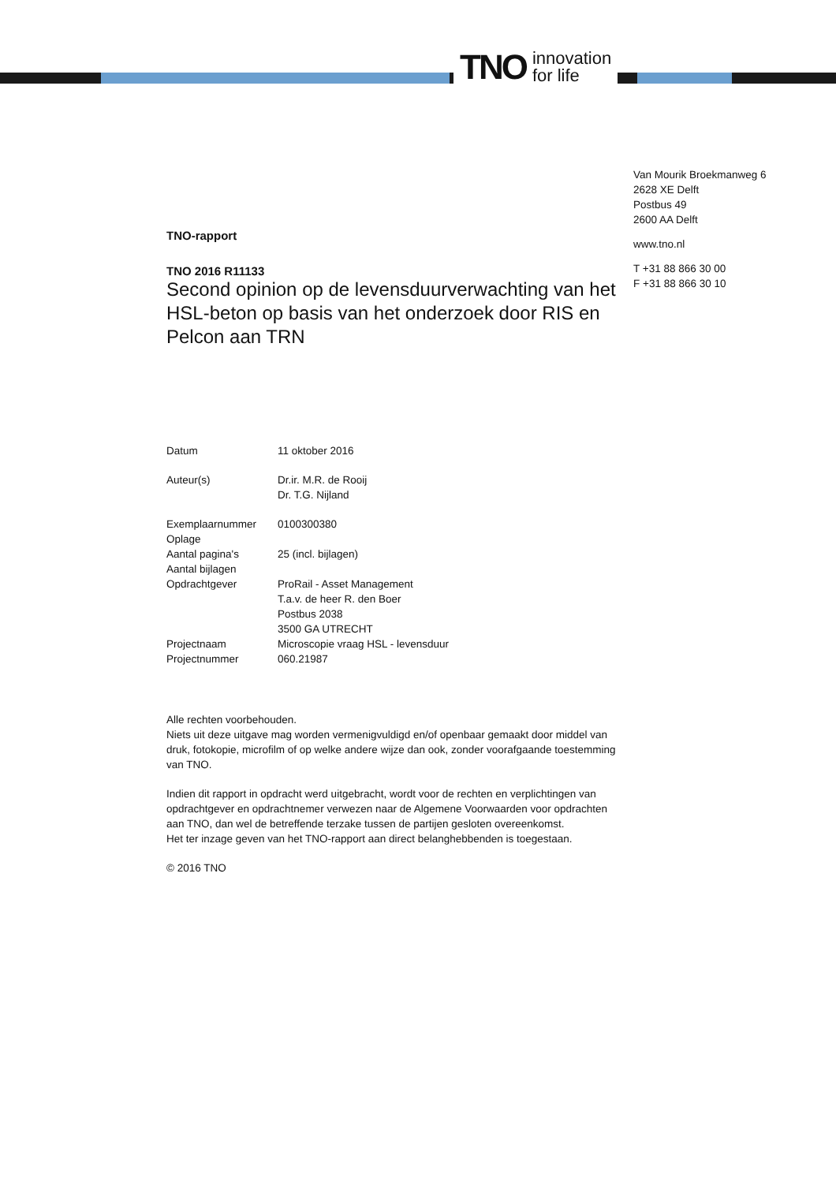TNO innovation
for life
Van Mourik Broekmanweg 6
2628 XE Delft
Postbus 49
2600 AA Delft
www.tno.nl
T +31 88 866 30 00
F +31 88 866 30 10
TNO-rapport
TNO 2016 R11133
Second opinion op de levensduurverwachting van het HSL-beton op basis van het onderzoek door RIS en Pelcon aan TRN
| Datum | 11 oktober 2016 |
| Auteur(s) | Dr.ir. M.R. de Rooij Dr. T.G. Nijland |
| Exemplaarnummer | 0100300380 |
| Oplage | |
| Aantal pagina's | 25 (incl. bijlagen) |
| Aantal bijlagen | |
| Opdrachtgever | ProRail - Asset Management T.a.v. de heer R. den Boer Postbus 2038 3500 GA UTRECHT |
| Projectnaam | Microscopie vraag HSL - levensduur |
| Projectnummer | 060.21987 |
Alle rechten voorbehouden.
Niets uit deze uitgave mag worden vermenigvuldigd en/of openbaar gemaakt door middel van druk, fotokopie, microfilm of op welke andere wijze dan ook, zonder voorafgaande toestemming van TNO.
Indien dit rapport in opdracht werd uitgebracht, wordt voor de rechten en verplichtingen van opdrachtgever en opdrachtnemer verwezen naar de Algemene Voorwaarden voor opdrachten aan TNO, dan wel de betreffende terzake tussen de partijen gesloten overeenkomst.
Het ter inzage geven van het TNO-rapport aan direct belanghebbenden is toegestaan.
© 2016 TNO